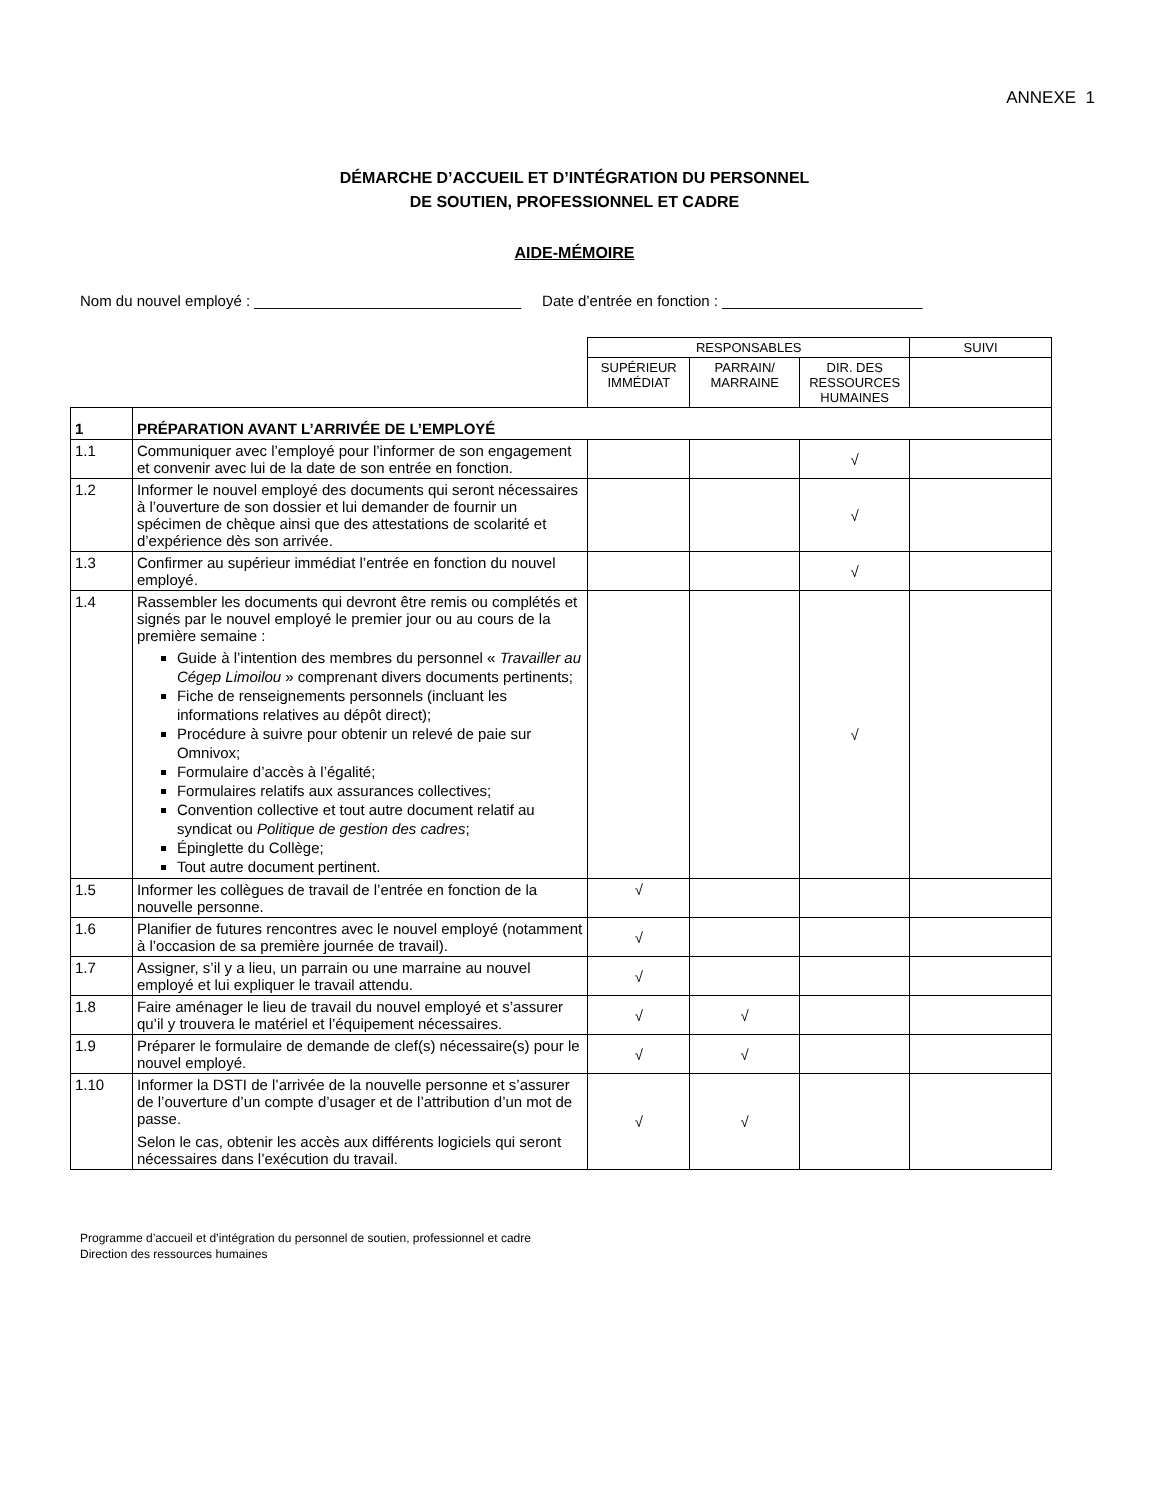ANNEXE 1
DÉMARCHE D’ACCUEIL ET D’INTÉGRATION DU PERSONNEL
DE SOUTIEN, PROFESSIONNEL ET CADRE
AIDE-MÉMOIRE
Nom du nouvel employé : ________________________________ Date d’entrée en fonction : ________________________
| | | RESPONSABLES | | | SUIVI |
| --- | --- | --- | --- | --- | --- |
| | | SUPÉRIEUR IMMÉDIAT | PARRAIN/ MARRAINE | DIR. DES RESSOURCES HUMAINES | |
| 1 | PRÉPARATION AVANT L’ARRIVÉE DE L’EMPLOYÉ | | | | |
| 1.1 | Communiquer avec l’employé pour l’informer de son engagement et convenir avec lui de la date de son entrée en fonction. | | | √ | |
| 1.2 | Informer le nouvel employé des documents qui seront nécessaires à l’ouverture de son dossier et lui demander de fournir un spécimen de chèque ainsi que des attestations de scolarité et d’expérience dès son arrivée. | | | √ | |
| 1.3 | Confirmer au supérieur immédiat l’entrée en fonction du nouvel employé. | | | √ | |
| 1.4 | Rassembler les documents qui devront être remis ou complétés et signés par le nouvel employé le premier jour ou au cours de la première semaine : Guide à l’intention des membres du personnel « Travailler au Cégep Limoilou » comprenant divers documents pertinents; Fiche de renseignements personnels (incluant les informations relatives au dépôt direct); Procédure à suivre pour obtenir un relevé de paie sur Omnivox; Formulaire d’accès à l’égalité; Formulaires relatifs aux assurances collectives; Convention collective et tout autre document relatif au syndicat ou Politique de gestion des cadres ; Épinglette du Collège; Tout autre document pertinent. | | | √ | |
| 1.5 | Informer les collègues de travail de l’entrée en fonction de la nouvelle personne. | √ | | | |
| 1.6 | Planifier de futures rencontres avec le nouvel employé (notamment à l’occasion de sa première journée de travail). | √ | | | |
| 1.7 | Assigner, s’il y a lieu, un parrain ou une marraine au nouvel employé et lui expliquer le travail attendu. | √ | | | |
| 1.8 | Faire aménager le lieu de travail du nouvel employé et s’assurer qu’il y trouvera le matériel et l’équipement nécessaires. | √ | √ | | |
| 1.9 | Préparer le formulaire de demande de clef(s) nécessaire(s) pour le nouvel employé. | √ | √ | | |
| 1.10 | Informer la DSTI de l’arrivée de la nouvelle personne et s’assurer de l’ouverture d’un compte d’usager et de l’attribution d’un mot de passe. Selon le cas, obtenir les accès aux différents logiciels qui seront nécessaires dans l’exécution du travail. | √ | √ | | |
Programme d’accueil et d’intégration du personnel de soutien, professionnel et cadre
Direction des ressources humaines